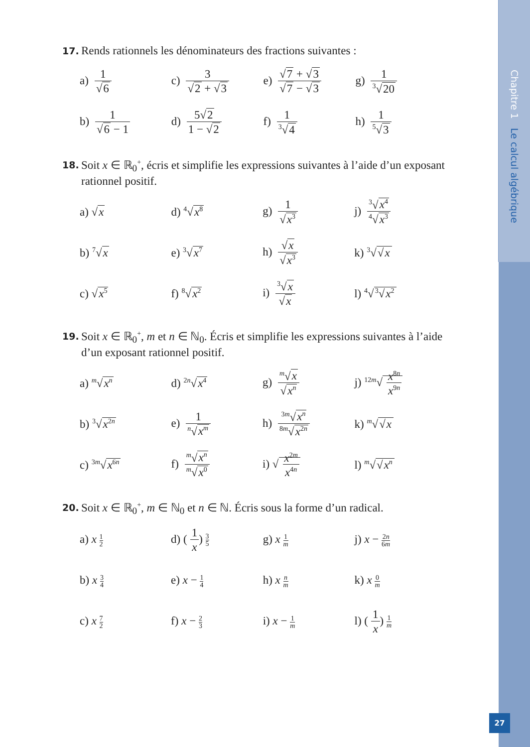Chapitre 1 Le calcul algébrique
27
17.
Rends rationnels les dénominateurs des fractions suivantes :
| a) 1 √ 6 | c) 3 √ 2 + √ 3 | e) √ 7 + √ 3 √ 7 − √ 3 | g) 1 <sup>3</sup>√ 20 |
| b) 1 √ 6 − 1 | d) 5√ 2 1 − √ 2 | f) 1 <sup>3</sup>√ 4 | h) 1 <sup>5</sup>√ 3 |
18.
Soit x ∈ ℝ<sub>0</sub><sup>+</sup>, écris et simplifie les expressions suivantes à l’aide d’un exposant rationnel positif.
| a) √ x | d) <sup>4</sup>√ x<sup>8</sup> | g) 1 √ x<sup>3</sup> | j) <sup>3</sup>√ x<sup>4</sup> <sup>4</sup>√ x<sup>3</sup> |
| b) <sup>7</sup>√ x | e) <sup>3</sup>√ x<sup>7</sup> | h) √ x √ x<sup>3</sup> | k) <sup>3</sup>√ √ x |
| c) √ x<sup>5</sup> | f) <sup>8</sup>√ x<sup>2</sup> | i) <sup>3</sup>√ x √ x | l) <sup>4</sup>√ <sup>3</sup>√ x<sup>2</sup> |
19.
Soit x ∈ ℝ<sub>0</sub><sup>+</sup>, m et n ∈ ℕ<sub>0</sub>. Écris et simplifie les expressions suivantes à l’aide d’un exposant rationnel positif.
| a) <sup>m</sup>√ x<sup>n</sup> | d) <sup>2n</sup>√ x<sup>4</sup> | g) <sup>m</sup>√ x √ x<sup>n</sup> | j) <sup>12m</sup>√ x<sup>8n</sup> x<sup>9n</sup> |
| b) <sup>3</sup>√ x<sup>2n</sup> | e) 1 <sup>n</sup>√ x<sup>m</sup> | h) <sup>3m</sup>√ x<sup>n</sup> <sup>8m</sup>√ x<sup>2n</sup> | k) <sup>m</sup>√ √ x |
| c) <sup>3m</sup>√ x<sup>6n</sup> | f) <sup>m</sup>√ x<sup>n</sup> <sup>m</sup>√ x<sup>0</sup> | i) √ x<sup>2m</sup> x<sup>4n</sup> | l) <sup>m</sup>√ √ x<sup>n</sup> |
20.
Soit x ∈ ℝ<sub>0</sub><sup>+</sup>, m ∈ ℕ<sub>0</sub> et n ∈ ℕ. Écris sous la forme d’un radical.
| a) x 1 2 | d) ( 1 x ) 3 5 | g) x 1 m | j) x − 2 n 6 m |
| b) x 3 4 | e) x − 1 4 | h) x n m | k) x 0 m |
| c) x 7 2 | f) x − 2 3 | i) x − 1 m | l) ( 1 x ) 1 m |